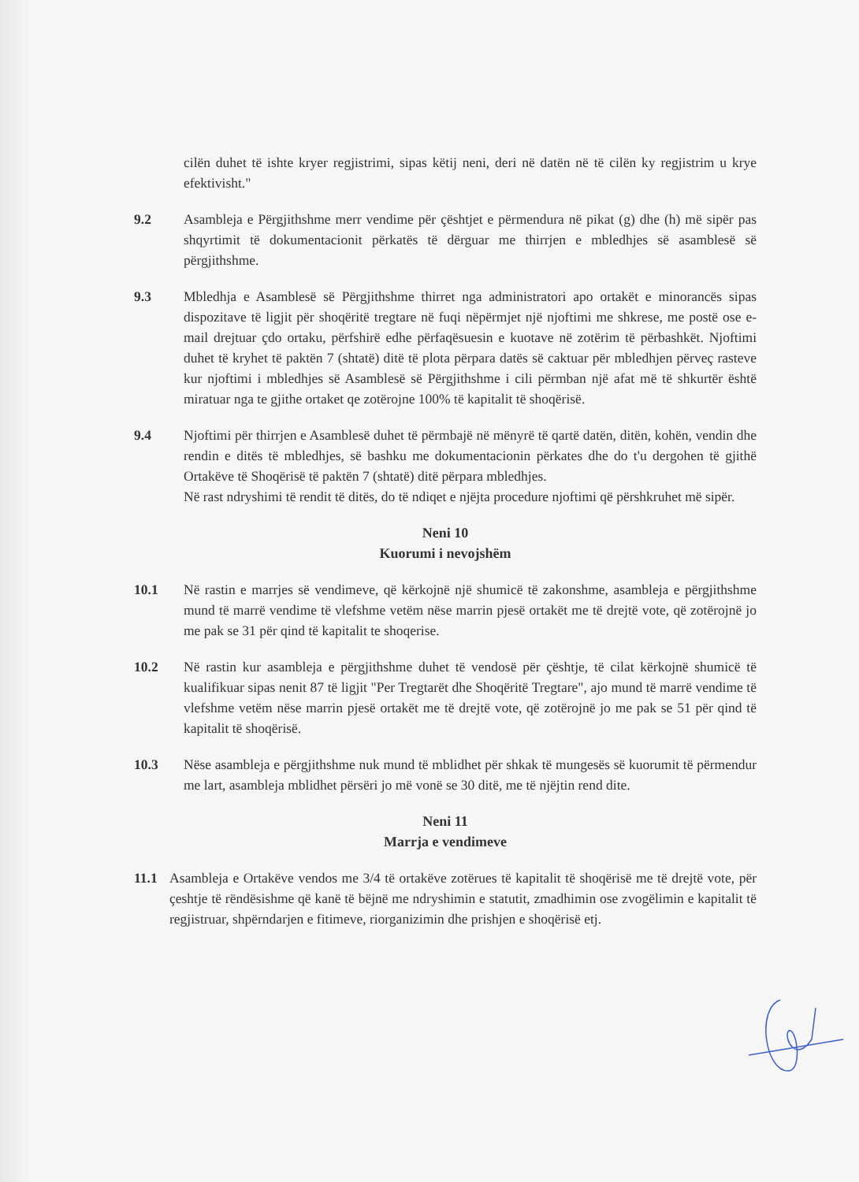cilën duhet të ishte kryer regjistrimi, sipas këtij neni, deri në datën në të cilën ky regjistrim u krye efektivisht."
9.2 Asambleja e Përgjithshme merr vendime për çështjet e përmendura në pikat (g) dhe (h) më sipër pas shqyrtimit të dokumentacionit përkatës të dërguar me thirrjen e mbledhjes së asamblesë së përgjithshme.
9.3 Mbledhja e Asamblesë së Përgjithshme thirret nga administratori apo ortakët e minorancës sipas dispozitave të ligjit për shoqëritë tregtare në fuqi nëpërmjet një njoftimi me shkrese, me postë ose e-mail drejtuar çdo ortaku, përfshirë edhe përfaqësuesin e kuotave në zotërim të përbashkët. Njoftimi duhet të kryhet të paktën 7 (shtatë) ditë të plota përpara datës së caktuar për mbledhjen përveç rasteve kur njoftimi i mbledhjes së Asamblesë së Përgjithshme i cili përmban një afat më të shkurtër është miratuar nga te gjithe ortaket qe zotërojne 100% të kapitalit të shoqërisë.
9.4 Njoftimi për thirrjen e Asamblesë duhet të përmbajë në mënyrë të qartë datën, ditën, kohën, vendin dhe rendin e ditës të mbledhjes, së bashku me dokumentacionin përkates dhe do t'u dergohen të gjithë Ortakëve të Shoqërisë të paktën 7 (shtatë) ditë përpara mbledhjes.
Në rast ndryshimi të rendit të ditës, do të ndiqet e njëjta procedure njoftimi që përshkruhet më sipër.
Neni 10
Kuorumi i nevojshëm
10.1 Në rastin e marrjes së vendimeve, që kërkojnë një shumicë të zakonshme, asambleja e përgjithshme mund të marrë vendime të vlefshme vetëm nëse marrin pjesë ortakët me të drejtë vote, që zotërojnë jo me pak se 31 për qind të kapitalit te shoqerise.
10.2 Në rastin kur asambleja e përgjithshme duhet të vendosë për çështje, të cilat kërkojnë shumicë të kualifikuar sipas nenit 87 të ligjit "Per Tregtarët dhe Shoqëritë Tregtare", ajo mund të marrë vendime të vlefshme vetëm nëse marrin pjesë ortakët me të drejtë vote, që zotërojnë jo me pak se 51 për qind të kapitalit të shoqërisë.
10.3 Nëse asambleja e përgjithshme nuk mund të mblidhet për shkak të mungesës së kuorumit të përmendur me lart, asambleja mblidhet përsëri jo më vonë se 30 ditë, me të njëjtin rend dite.
Neni 11
Marrja e vendimeve
11.1 Asambleja e Ortakëve vendos me 3/4 të ortakëve zotërues të kapitalit të shoqërisë me të drejtë vote, për çeshtje të rëndësishme që kanë të bëjnë me ndryshimin e statutit, zmadhimin ose zvogëlimin e kapitalit të regjistruar, shpërndarjen e fitimeve, riorganizimin dhe prishjen e shoqërisë etj.